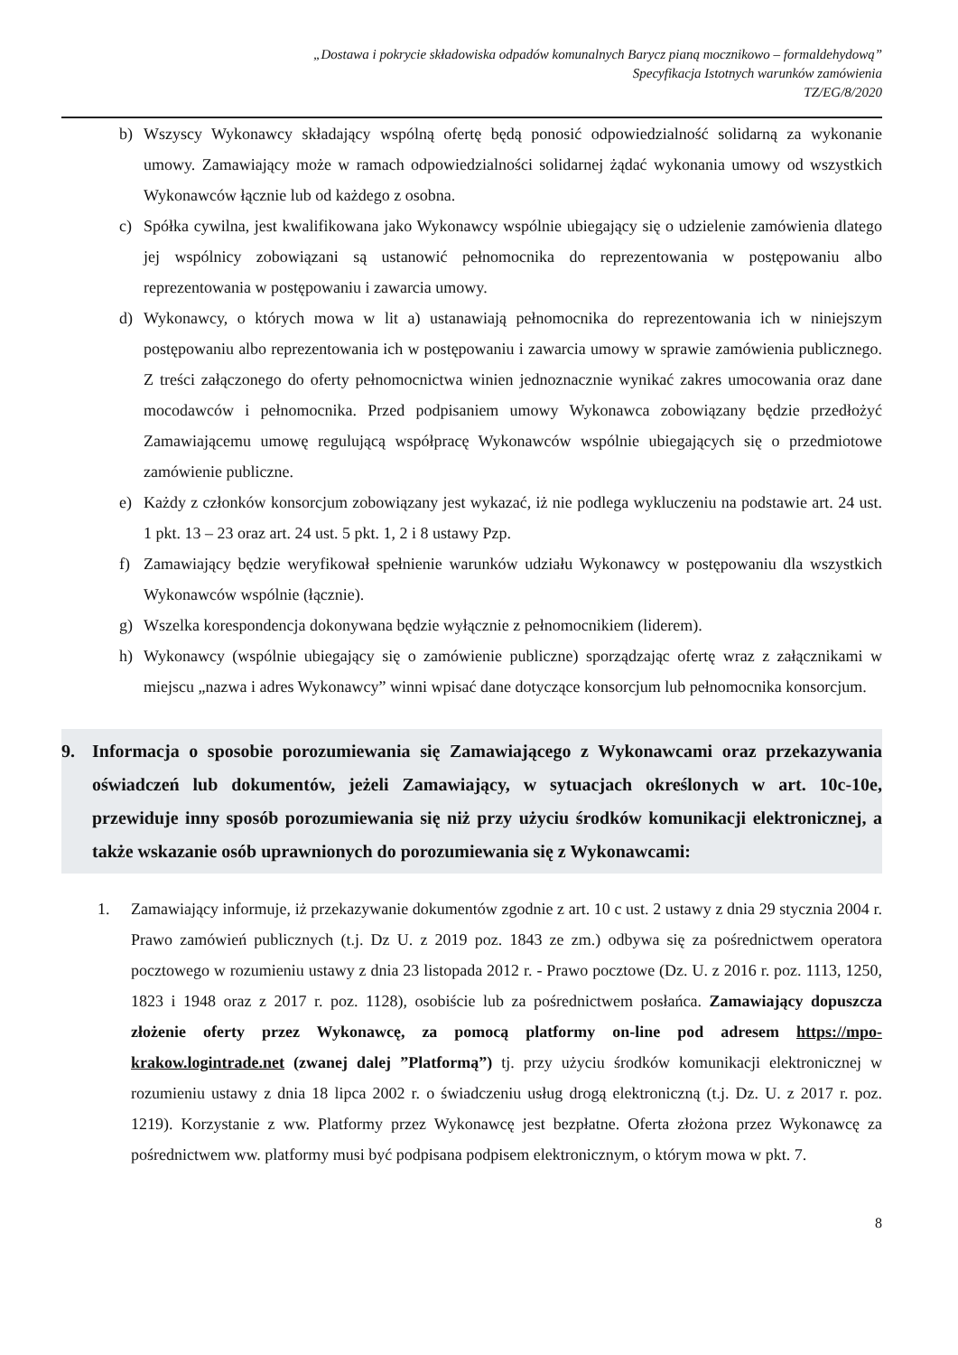„Dostawa i pokrycie składowiska odpadów komunalnych Barycz pianą mocznikowo – formaldehydową”
Specyfikacja Istotnych warunków zamówienia
TZ/EG/8/2020
b) Wszyscy Wykonawcy składający wspólną ofertę będą ponosić odpowiedzialność solidarną za wykonanie umowy. Zamawiający może w ramach odpowiedzialności solidarnej żądać wykonania umowy od wszystkich Wykonawców łącznie lub od każdego z osobna.
c) Spółka cywilna, jest kwalifikowana jako Wykonawcy wspólnie ubiegający się o udzielenie zamówienia dlatego jej wspólnicy zobowiązani są ustanowić pełnomocnika do reprezentowania w postępowaniu albo reprezentowania w postępowaniu i zawarcia umowy.
d) Wykonawcy, o których mowa w lit a) ustanawiają pełnomocnika do reprezentowania ich w niniejszym postępowaniu albo reprezentowania ich w postępowaniu i zawarcia umowy w sprawie zamówienia publicznego. Z treści załączonego do oferty pełnomocnictwa winien jednoznacznie wynikać zakres umocowania oraz dane mocodawców i pełnomocnika. Przed podpisaniem umowy Wykonawca zobowiązany będzie przedłożyć Zamawiającemu umowę regulującą współpracę Wykonawców wspólnie ubiegających się o przedmiotowe zamówienie publiczne.
e) Każdy z członków konsorcjum zobowiązany jest wykazać, iż nie podlega wykluczeniu na podstawie art. 24 ust. 1 pkt. 13 – 23 oraz art. 24 ust. 5 pkt. 1, 2 i 8 ustawy Pzp.
f) Zamawiający będzie weryfikował spełnienie warunków udziału Wykonawcy w postępowaniu dla wszystkich Wykonawców wspólnie (łącznie).
g) Wszelka korespondencja dokonywana będzie wyłącznie z pełnomocnikiem (liderem).
h) Wykonawcy (wspólnie ubiegający się o zamówienie publiczne) sporządzając ofertę wraz z załącznikami w miejscu „nazwa i adres Wykonawcy” winni wpisać dane dotyczące konsorcjum lub pełnomocnika konsorcjum.
9. Informacja o sposobie porozumiewania się Zamawiającego z Wykonawcami oraz przekazywania oświadczeń lub dokumentów, jeżeli Zamawiający, w sytuacjach określonych w art. 10c-10e, przewiduje inny sposób porozumiewania się niż przy użyciu środków komunikacji elektronicznej, a także wskazanie osób uprawnionych do porozumiewania się z Wykonawcami:
1. Zamawiający informuje, iż przekazywanie dokumentów zgodnie z art. 10 c ust. 2 ustawy z dnia 29 stycznia 2004 r. Prawo zamówień publicznych (t.j. Dz U. z 2019 poz. 1843 ze zm.) odbywa się za pośrednictwem operatora pocztowego w rozumieniu ustawy z dnia 23 listopada 2012 r. - Prawo pocztowe (Dz. U. z 2016 r. poz. 1113, 1250, 1823 i 1948 oraz z 2017 r. poz. 1128), osobiście lub za pośrednictwem posłańca. Zamawiający dopuszcza złożenie oferty przez Wykonawcę, za pomocą platformy on-line pod adresem https://mpo-krakow.logintrade.net (zwanej dalej ”Platformą”) tj. przy użyciu środków komunikacji elektronicznej w rozumieniu ustawy z dnia 18 lipca 2002 r. o świadczeniu usług drogą elektroniczną (t.j. Dz. U. z 2017 r. poz. 1219). Korzystanie z ww. Platformy przez Wykonawcę jest bezpłatne. Oferta złożona przez Wykonawcę za pośrednictwem ww. platformy musi być podpisana podpisem elektronicznym, o którym mowa w pkt. 7.
8